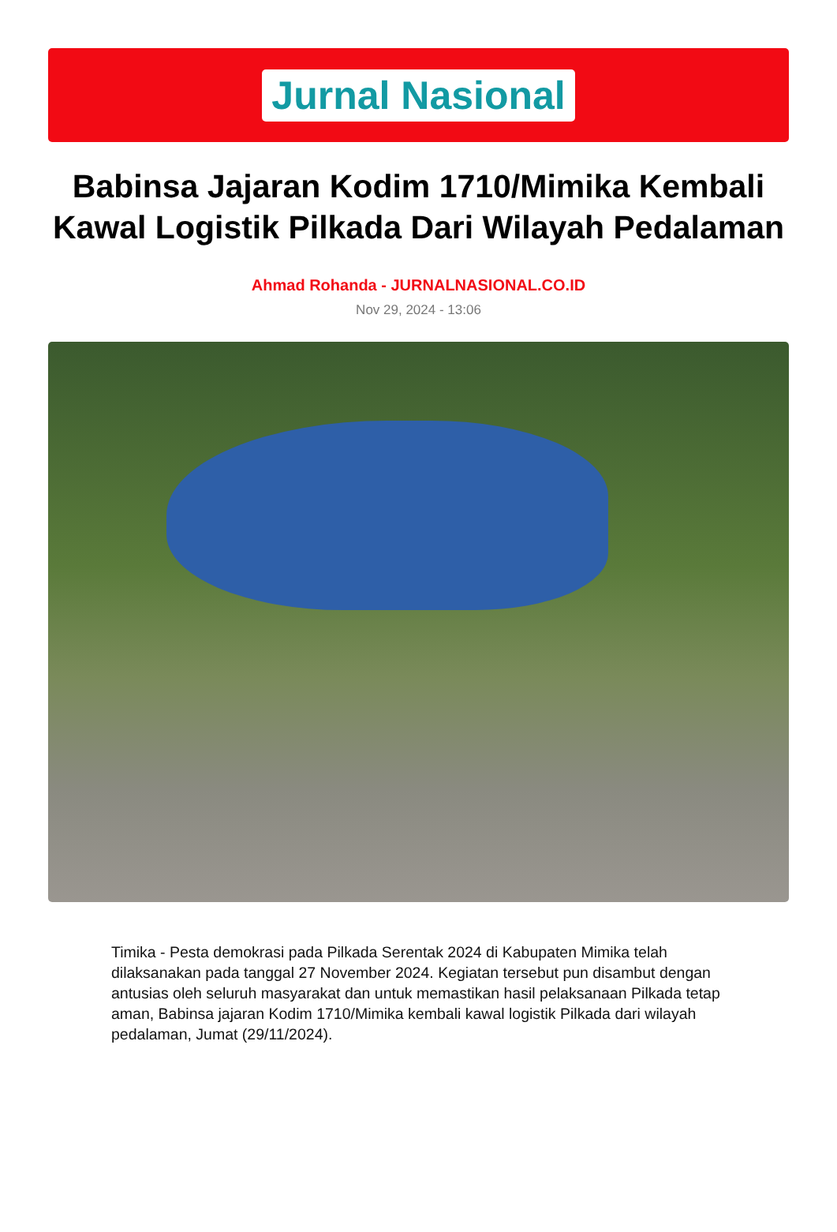Jurnal Nasional
Babinsa Jajaran Kodim 1710/Mimika Kembali Kawal Logistik Pilkada Dari Wilayah Pedalaman
Ahmad Rohanda - JURNALNASIONAL.CO.ID
Nov 29, 2024 - 13:06
Timika - Pesta demokrasi pada Pilkada Serentak 2024 di Kabupaten Mimika telah dilaksanakan pada tanggal 27 November 2024. Kegiatan tersebut pun disambut dengan antusias oleh seluruh masyarakat dan untuk memastikan hasil pelaksanaan Pilkada tetap aman, Babinsa jajaran Kodim 1710/Mimika kembali kawal logistik Pilkada dari wilayah pedalaman, Jumat (29/11/2024).